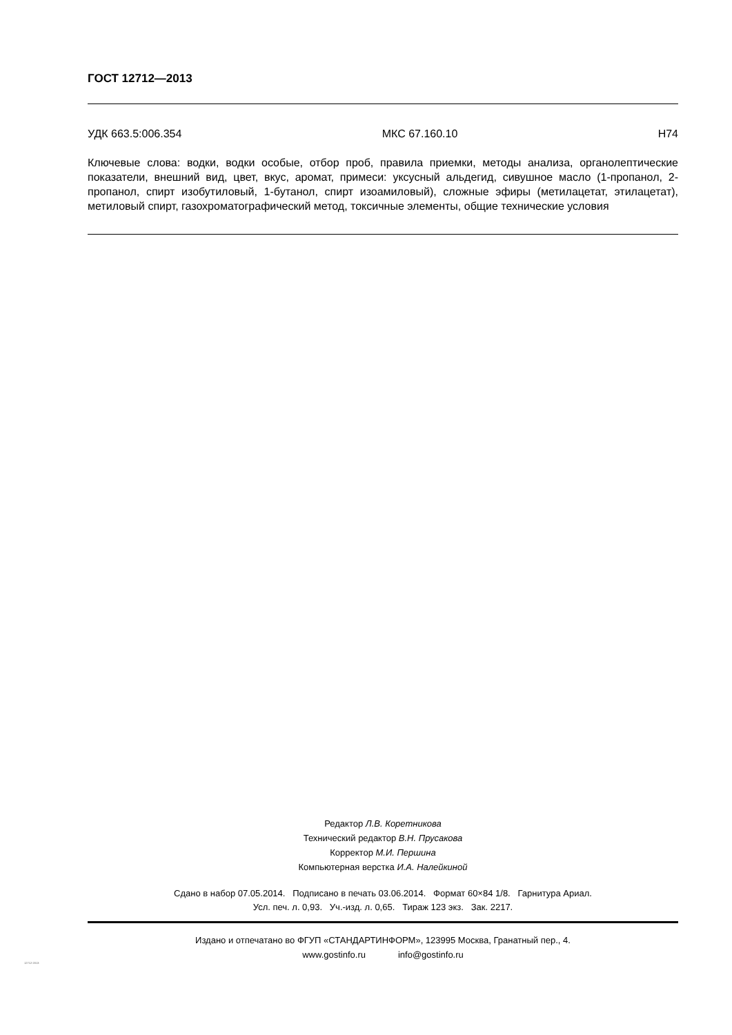ГОСТ 12712—2013
УДК 663.5:006.354 МКС 67.160.10 Н74
Ключевые слова: водки, водки особые, отбор проб, правила приемки, методы анализа, органолептические показатели, внешний вид, цвет, вкус, аромат, примеси: уксусный альдегид, сивушное масло (1-пропанол, 2-пропанол, спирт изобутиловый, 1-бутанол, спирт изоамиловый), сложные эфиры (метилацетат, этилацетат), метиловый спирт, газохроматографический метод, токсичные элементы, общие технические условия
Редактор Л.В. Коретникова
Технический редактор В.Н. Прусакова
Корректор М.И. Першина
Компьютерная верстка И.А. Налейкиной
Сдано в набор 07.05.2014. Подписано в печать 03.06.2014. Формат 60×84 1/8. Гарнитура Ариал.
Усл. печ. л. 0,93. Уч.-изд. л. 0,65. Тираж 123 экз. Зак. 2217.
Издано и отпечатано во ФГУП «СТАНДАРТИНФОРМ», 123995 Москва, Гранатный пер., 4.
www.gostinfo.ru info@gostinfo.ru
12712-2013